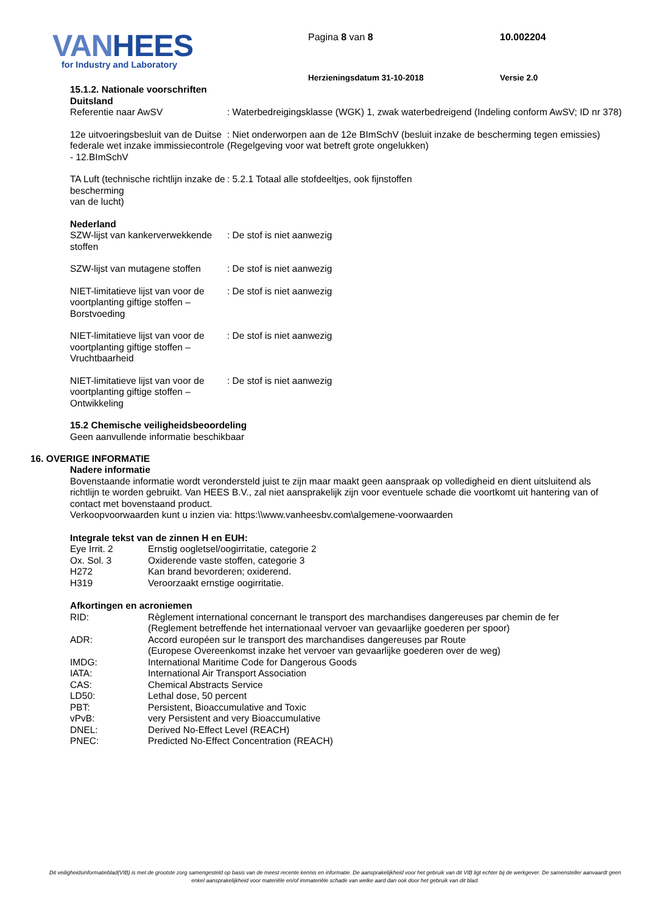VAN HEES
for Industry and Laboratory
Pagina 8 van 8
Herzieningsdatum 31-10-2018
10.002204
Versie 2.0
15.1.2. Nationale voorschriften
Duitsland
| Referentie naar AwSV | : Waterbedreigingsklasse (WGK) 1, zwak waterbedreigend (Indeling conform AwSV; ID nr 378) |
| 12e uitvoeringsbesluit van de Duitse federale wet inzake immissiecontrole - 12.BImSchV | : Niet onderworpen aan de 12e BImSchV (besluit inzake de bescherming tegen emissies) (Regelgeving voor wat betreft grote ongelukken) |
| TA Luft (technische richtlijn inzake de bescherming van de lucht) | : 5.2.1 Totaal alle stofdeeltjes, ook fijnstoffen |
Nederland
| SZW-lijst van kankerverwekkende stoffen | : De stof is niet aanwezig |
| SZW-lijst van mutagene stoffen | : De stof is niet aanwezig |
| NIET-limitatieve lijst van voor de voortplanting giftige stoffen – Borstvoeding | : De stof is niet aanwezig |
| NIET-limitatieve lijst van voor de voortplanting giftige stoffen – Vruchtbaarheid | : De stof is niet aanwezig |
| NIET-limitatieve lijst van voor de voortplanting giftige stoffen – Ontwikkeling | : De stof is niet aanwezig |
15.2 Chemische veiligheidsbeoordeling
Geen aanvullende informatie beschikbaar
16. OVERIGE INFORMATIE
Nadere informatie
Bovenstaande informatie wordt verondersteld juist te zijn maar maakt geen aanspraak op volledigheid en dient uitsluitend als richtlijn te worden gebruikt. Van HEES B.V., zal niet aansprakelijk zijn voor eventuele schade die voortkomt uit hantering van of contact met bovenstaand product.
Verkoopvoorwaarden kunt u inzien via: https:\\www.vanheesbv.com\algemene-voorwaarden
Integrale tekst van de zinnen H en EUH:
| Eye Irrit. 2 | Ernstig oogletsel/oogirritatie, categorie 2 |
| Ox. Sol. 3 | Oxiderende vaste stoffen, categorie 3 |
| H272 | Kan brand bevorderen; oxiderend. |
| H319 | Veroorzaakt ernstige oogirritatie. |
Afkortingen en acroniemen
| RID: | Règlement international concernant le transport des marchandises dangereuses par chemin de fer (Reglement betreffende het internationaal vervoer van gevaarlijke goederen per spoor) |
| ADR: | Accord européen sur le transport des marchandises dangereuses par Route (Europese Overeenkomst inzake het vervoer van gevaarlijke goederen over de weg) |
| IMDG: | International Maritime Code for Dangerous Goods |
| IATA: | International Air Transport Association |
| CAS: | Chemical Abstracts Service |
| LD50: | Lethal dose, 50 percent |
| PBT: | Persistent, Bioaccumulative and Toxic |
| vPvB: | very Persistent and very Bioaccumulative |
| DNEL: | Derived No-Effect Level (REACH) |
| PNEC: | Predicted No-Effect Concentration (REACH) |
Dit veiligheidsinformatieblad(VIB) is met de grootste zorg samengesteld op basis van de meest recente kennis en informatie. De aansprakelijkheid voor het gebruik van dit VIB ligt echter bij de werkgever. De samensteller aanvaardt geen enkel aansprakelijkheid voor materiële en/of immateriële schade van welke aard dan ook door het gebruik van dit blad.